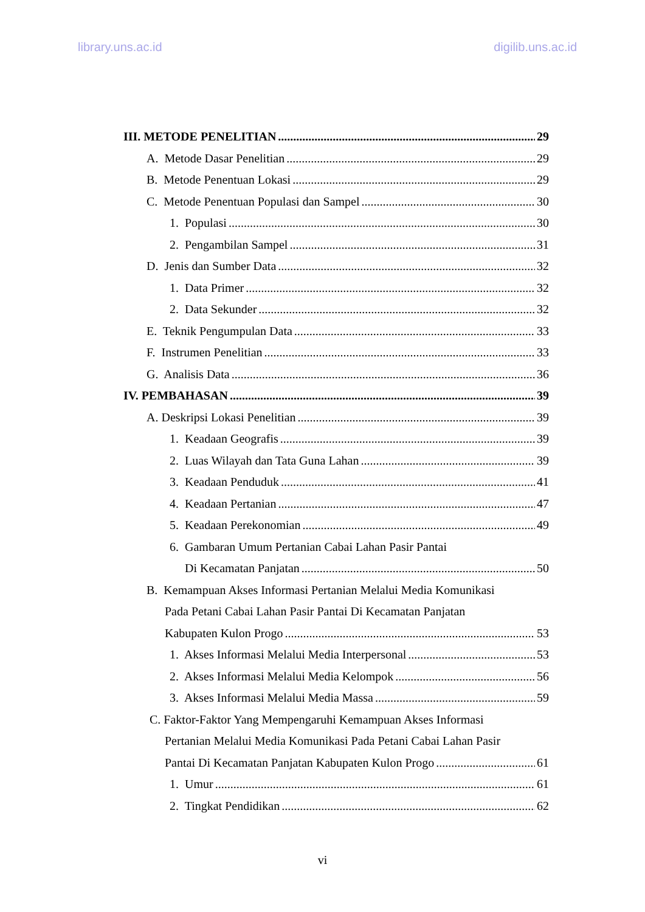library.uns.ac.id digilib.uns.ac.id
III. METODE PENELITIAN 29
A. Metode Dasar Penelitian 29
B. Metode Penentuan Lokasi 29
C. Metode Penentuan Populasi dan Sampel 30
1. Populasi 30
2. Pengambilan Sampel 31
D. Jenis dan Sumber Data 32
1. Data Primer 32
2. Data Sekunder 32
E. Teknik Pengumpulan Data 33
F. Instrumen Penelitian 33
G. Analisis Data 36
IV. PEMBAHASAN 39
A. Deskripsi Lokasi Penelitian 39
1. Keadaan Geografis 39
2. Luas Wilayah dan Tata Guna Lahan 39
3. Keadaan Penduduk 41
4. Keadaan Pertanian 47
5. Keadaan Perekonomian 49
6. Gambaran Umum Pertanian Cabai Lahan Pasir Pantai
Di Kecamatan Panjatan 50
B. Kemampuan Akses Informasi Pertanian Melalui Media Komunikasi
Pada Petani Cabai Lahan Pasir Pantai Di Kecamatan Panjatan
Kabupaten Kulon Progo 53
1. Akses Informasi Melalui Media Interpersonal 53
2. Akses Informasi Melalui Media Kelompok 56
3. Akses Informasi Melalui Media Massa 59
C. Faktor-Faktor Yang Mempengaruhi Kemampuan Akses Informasi
Pertanian Melalui Media Komunikasi Pada Petani Cabai Lahan Pasir
Pantai Di Kecamatan Panjatan Kabupaten Kulon Progo 61
1. Umur 61
2. Tingkat Pendidikan 62
vi